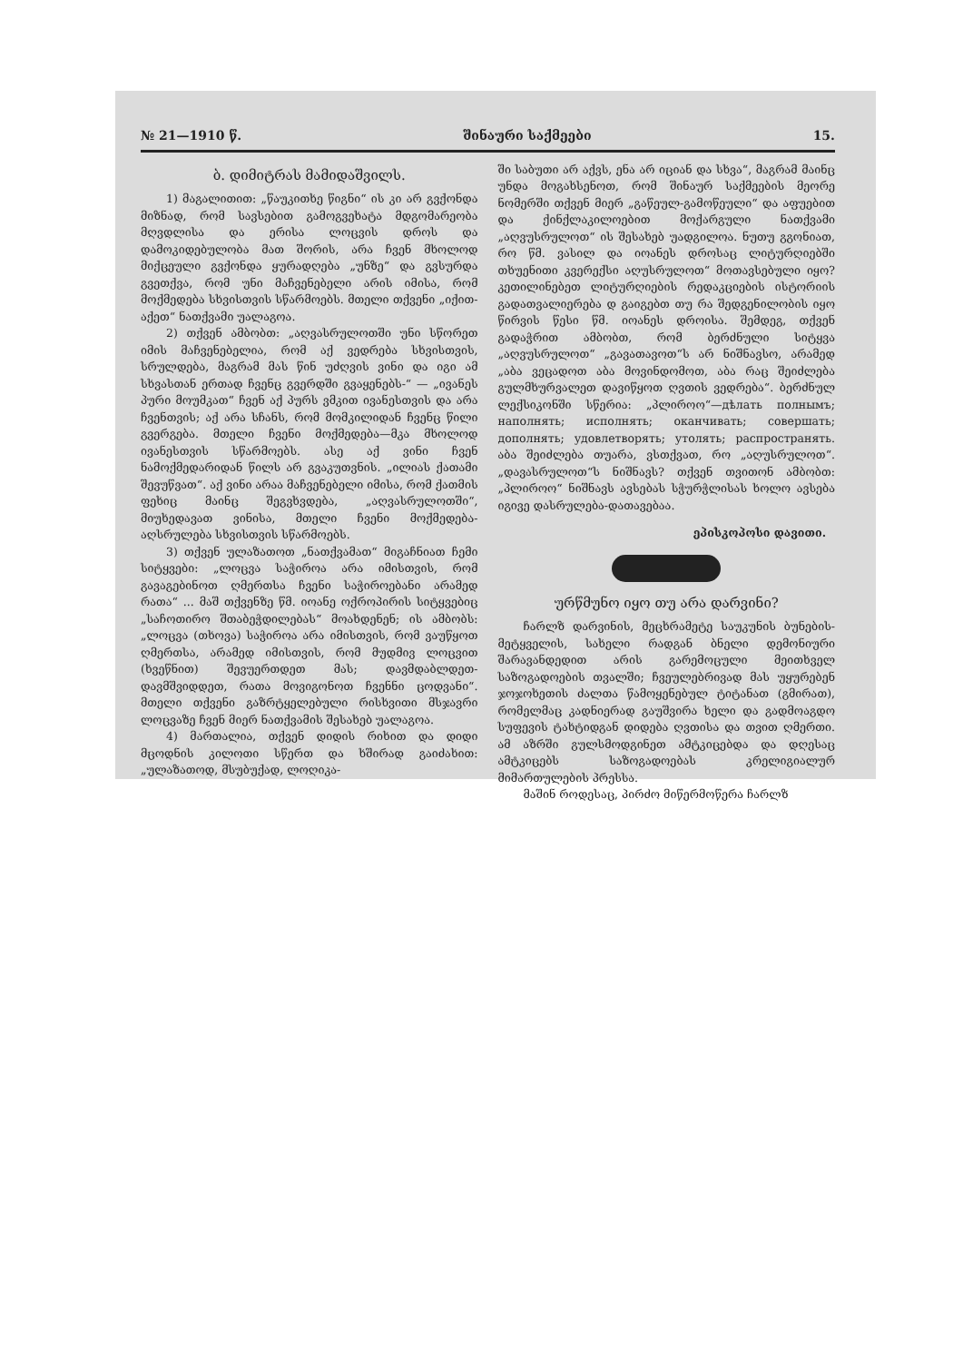№ 21—1910 წ. შინაური საქმეები 15.
ბ. დიმიტრას მამიდაშვილს.
1) მაგალითით: „წაუკითხე წიგნი“ ის კი არ გვქონდა მიზნად, რომ სავსებით გამოგვეხატა მდგომარეობა მღვდლისა და ერისა ლოცვის დროს და დამოკიდებულობა მათ შორის, არა ჩვენ მხოლოდ მიქცეული გვქონდა ყურადღება „უნზე“ და გვსურდა გვეთქვა, რომ უნი მაჩვენებელი არის იმისა, რომ მოქმედება სხვისთვის სწარმოებს. მთელი თქვენი „იქით-აქეთ“ ნათქვამი უალაგოა.
2) თქვენ ამბობთ: „აღვასრულოთში უნი სწორეთ იმის მაჩვენებელია, რომ აქ ვედრება სხვისთვის, სრულდება, მაგრამ მას წინ უძღვის ვინი და იგი ამ სხვასთან ერთად ჩვენც გვერდში გვაყენებს-“ — „ივანეს პური მოუმკათ“ ჩვენ აქ პურს ვმკით ივანესთვის და არა ჩვენთვის; აქ არა სჩანს, რომ მომკილიდან ჩვენც წილი გვერგება. მთელი ჩვენი მოქმედება—მკა მხოლოდ ივანესთვის სწარმოებს. ასე აქ ვინი ჩვენ ნამოქმედარიდან წილს არ გვაკუთვნის. „ილიას ქათამი შევუწვათ“. აქ ვინი არაა მაჩვენებელი იმისა, რომ ქათმის ფეხიც მაინც შეგვხვდება, „აღვასრულოთში“, მიუხედავათ ვინისა, მთელი ჩვენი მოქმედება-აღსრულება სხვისთვის სწარმოებს.
3) თქვენ ულაზათოთ „ნათქვამათ“ მიგაჩნიათ ჩემი სიტყვები: „ლოცვა საჭიროა არა იმისთვის, რომ გავაგებინოთ ღმერთსა ჩვენი საჭიროებანი არამედ რათა“ ... მაშ თქვენზე წმ. იოანე ოქროპირის სიტყვებიც „საჩოთირო შთაბეჭდილებას“ მოახდენენ; ის ამბობს: „ლოცვა (თხოვა) საჭიროა არა იმისთვის, რომ ვაუწყოთ ღმერთსა, არამედ იმისთვის, რომ მუდმივ ლოცვით (ხვეწნით) შევუერთდეთ მას; დავმდაბლდეთ-დავმშვიდდეთ, რათა მოვიგონოთ ჩვენნი ცოდვანი“. მთელი თქვენი გაზრტყელებული რისხვითი მსჯავრი ლოცვაზე ჩვენ მიერ ნათქვამის შესახებ უალაგოა.
4) მართალია, თქვენ დიდის რიხით და დიდი მცოდნის კილოთი სწერთ და ხშირად გაიძახით: „ულაზათოდ, მსუბუქად, ლოღიკა-
ში საბუთი არ აქვს, ენა არ იციან და სხვა“, მაგრამ მაინც უნდა მოგახსენოთ, რომ შინაურ საქმეების მეორე ნომერში თქვენ მიერ „გაწეულ-გამოწეული“ და აფუებით და ქინქლაკილოებით მოქარგული ნათქვამი „აღვუსრულოთ“ ის შესახებ უადგილოა. ნუთუ გგონიათ, რო წმ. ვასილ და იოანეს დროსაც ლიტურღიებში თხუენითი კვერექსი აღუსრულოთ“ მოთავსებული იყო? კეთილინებეთ ლიტურღიების რედაკციების ისტორიის გადათვალიერება დ გაიგებთ თუ რა შედგენილობის იყო წირვის წესი წმ. იოანეს დროისა. შემდეგ, თქვენ გადაჭრით ამბობთ, რომ ბერძნული სიტყვა „აღვუსრულოთ“ „გავათავოთ“ს არ ნიშნავსო, არამედ „აბა ვეცადოთ აბა მოვინდომოთ, აბა რაც შეიძლება გულმხურვალეთ დავიწყოთ ღვთის ვედრება“. ბერძნულ ლექსიკონში სწერია: „პლიროო“—дѣлать полнымъ; наполнять; исполнять; оканчивать; совершать; дополнять; удовлетворять; утолять; распространять. აბა შეიძლება თუარა, ვსთქვათ, რო „აღუსრულოთ“. „დავასრულოთ“ს ნიშნავს? თქვენ თვითონ ამბობთ: „პლიროო“ ნიშნავს ავსებას სჭურჭლისას ხოლო ავსება იგივე დასრულება-დათავებაა.
ეპისკოპოსი დავითი.
ურწმუნო იყო თუ არა დარვინი?
ჩარლზ დარვინის, მეცხრამეტე საუკუნის ბუნების-მეტყველის, სახელი რადგან ბნელი დემონიური შარავანდედით არის გარემოცული მეითხველ საზოგადოების თვალში; ჩვეულებრივად მას უყურებენ ჯოჯოხეთის ძალთა წამოყენებულ ტიტანათ (გმირათ), რომელმაც კადნიერად გაუშვირა ხელი და გადმოაგდო სუფევის ტახტიდგან დიდება ღვთისა და თვით ღმერთი. ამ აზრში გულსმოდგინეთ ამტკიცებდა და დღესაც ამტკიცებს საზოგადოებას კრელიგიალურ მიმართულების პრესსა.
მაშინ როდესაც, პირძო მიწერმოწერა ჩარლზ